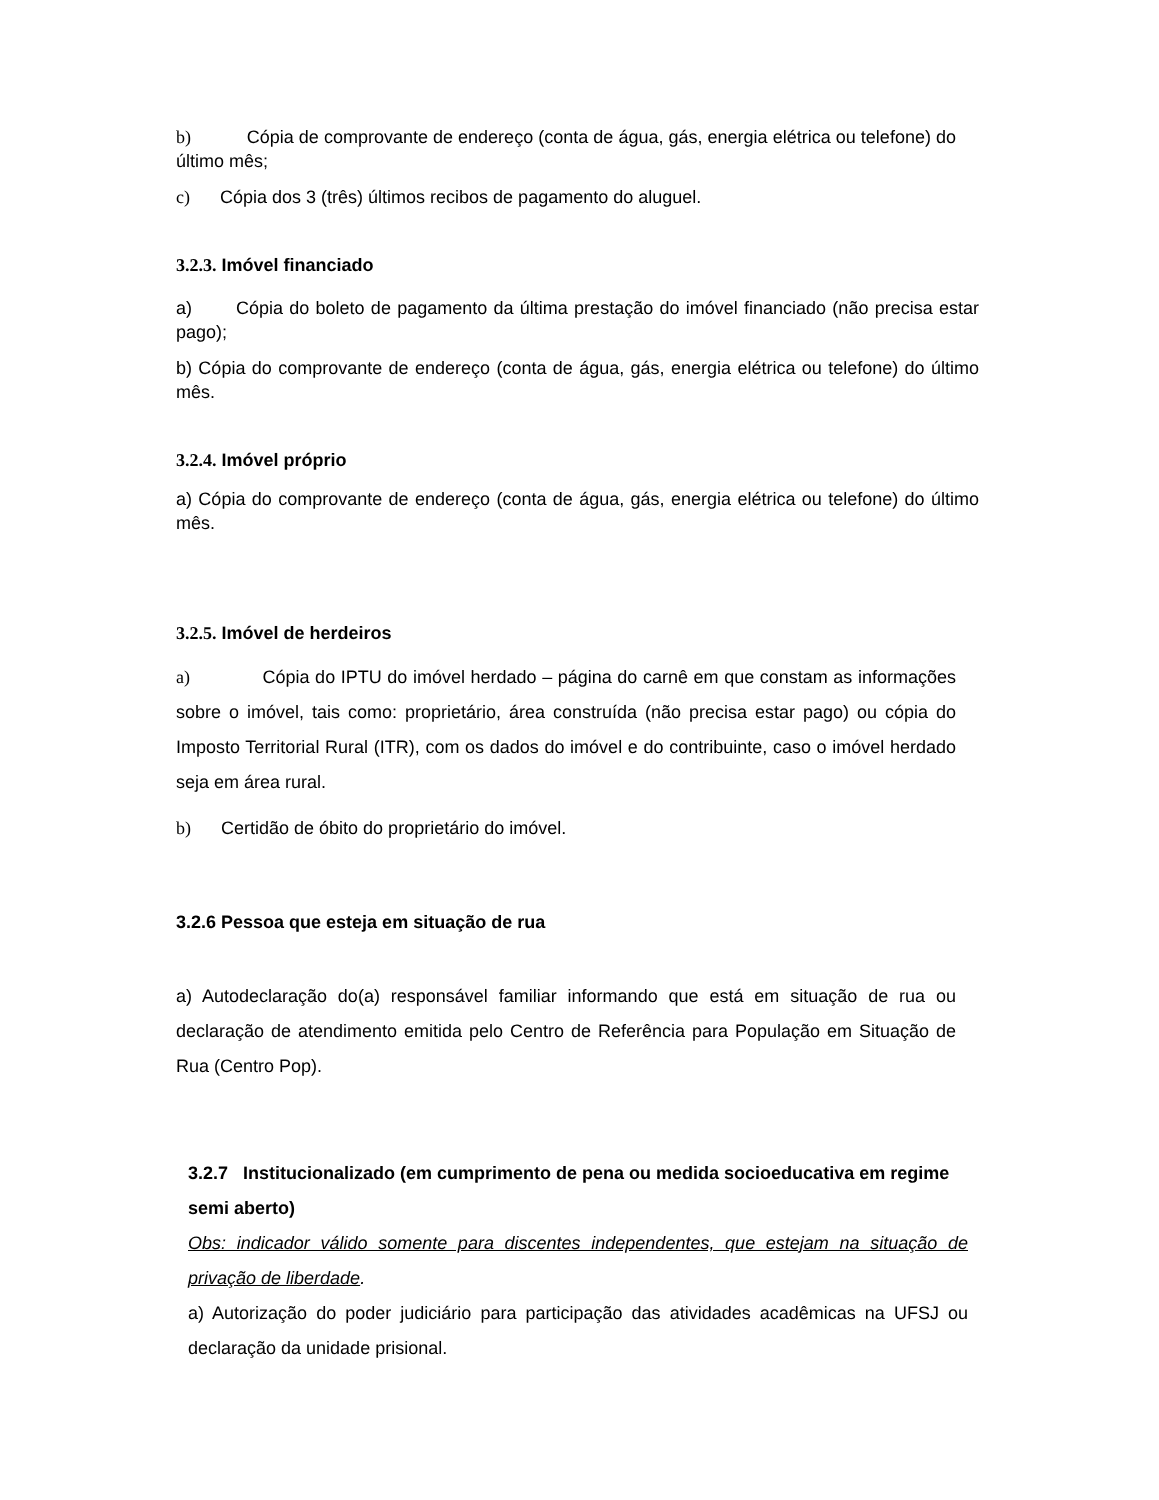b) Cópia de comprovante de endereço (conta de água, gás, energia elétrica ou telefone) do último mês;
c) Cópia dos 3 (três) últimos recibos de pagamento do aluguel.
3.2.3. Imóvel financiado
a) Cópia do boleto de pagamento da última prestação do imóvel financiado (não precisa estar pago);
b) Cópia do comprovante de endereço (conta de água, gás, energia elétrica ou telefone) do último mês.
3.2.4. Imóvel próprio
a) Cópia do comprovante de endereço (conta de água, gás, energia elétrica ou telefone) do último mês.
3.2.5. Imóvel de herdeiros
a) Cópia do IPTU do imóvel herdado – página do carnê em que constam as informações sobre o imóvel, tais como: proprietário, área construída (não precisa estar pago) ou cópia do Imposto Territorial Rural (ITR), com os dados do imóvel e do contribuinte, caso o imóvel herdado seja em área rural.
b) Certidão de óbito do proprietário do imóvel.
3.2.6 Pessoa que esteja em situação de rua
a) Autodeclaração do(a) responsável familiar informando que está em situação de rua ou declaração de atendimento emitida pelo Centro de Referência para População em Situação de Rua (Centro Pop).
3.2.7 Institucionalizado (em cumprimento de pena ou medida socioeducativa em regime semi aberto)
Obs: indicador válido somente para discentes independentes, que estejam na situação de privação de liberdade.
a) Autorização do poder judiciário para participação das atividades acadêmicas na UFSJ ou declaração da unidade prisional.